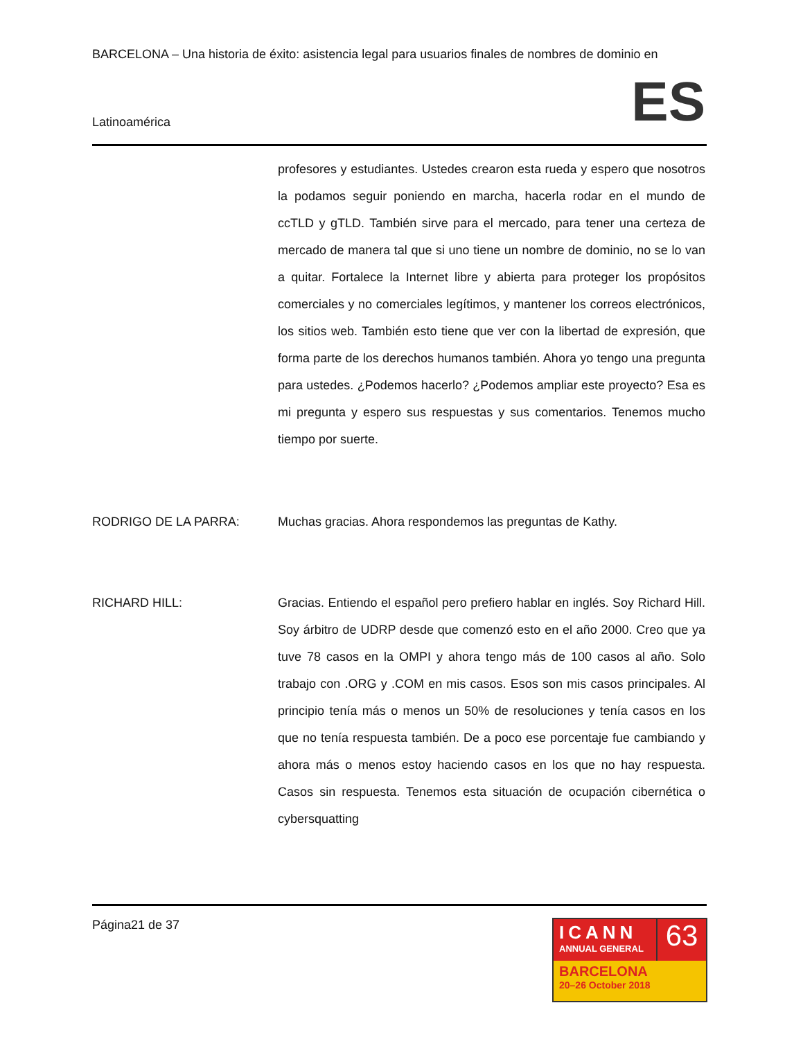BARCELONA – Una historia de éxito: asistencia legal para usuarios finales de nombres de dominio en
Latinoamérica ES
profesores y estudiantes. Ustedes crearon esta rueda y espero que nosotros la podamos seguir poniendo en marcha, hacerla rodar en el mundo de ccTLD y gTLD. También sirve para el mercado, para tener una certeza de mercado de manera tal que si uno tiene un nombre de dominio, no se lo van a quitar. Fortalece la Internet libre y abierta para proteger los propósitos comerciales y no comerciales legítimos, y mantener los correos electrónicos, los sitios web. También esto tiene que ver con la libertad de expresión, que forma parte de los derechos humanos también. Ahora yo tengo una pregunta para ustedes. ¿Podemos hacerlo? ¿Podemos ampliar este proyecto? Esa es mi pregunta y espero sus respuestas y sus comentarios. Tenemos mucho tiempo por suerte.
RODRIGO DE LA PARRA: Muchas gracias. Ahora respondemos las preguntas de Kathy.
RICHARD HILL: Gracias. Entiendo el español pero prefiero hablar en inglés. Soy Richard Hill. Soy árbitro de UDRP desde que comenzó esto en el año 2000. Creo que ya tuve 78 casos en la OMPI y ahora tengo más de 100 casos al año. Solo trabajo con .ORG y .COM en mis casos. Esos son mis casos principales. Al principio tenía más o menos un 50% de resoluciones y tenía casos en los que no tenía respuesta también. De a poco ese porcentaje fue cambiando y ahora más o menos estoy haciendo casos en los que no hay respuesta. Casos sin respuesta. Tenemos esta situación de ocupación cibernética o cybersquatting
Página21 de 37
ICANN
ANNUAL GENERAL
63
BARCELONA
20–26 October 2018